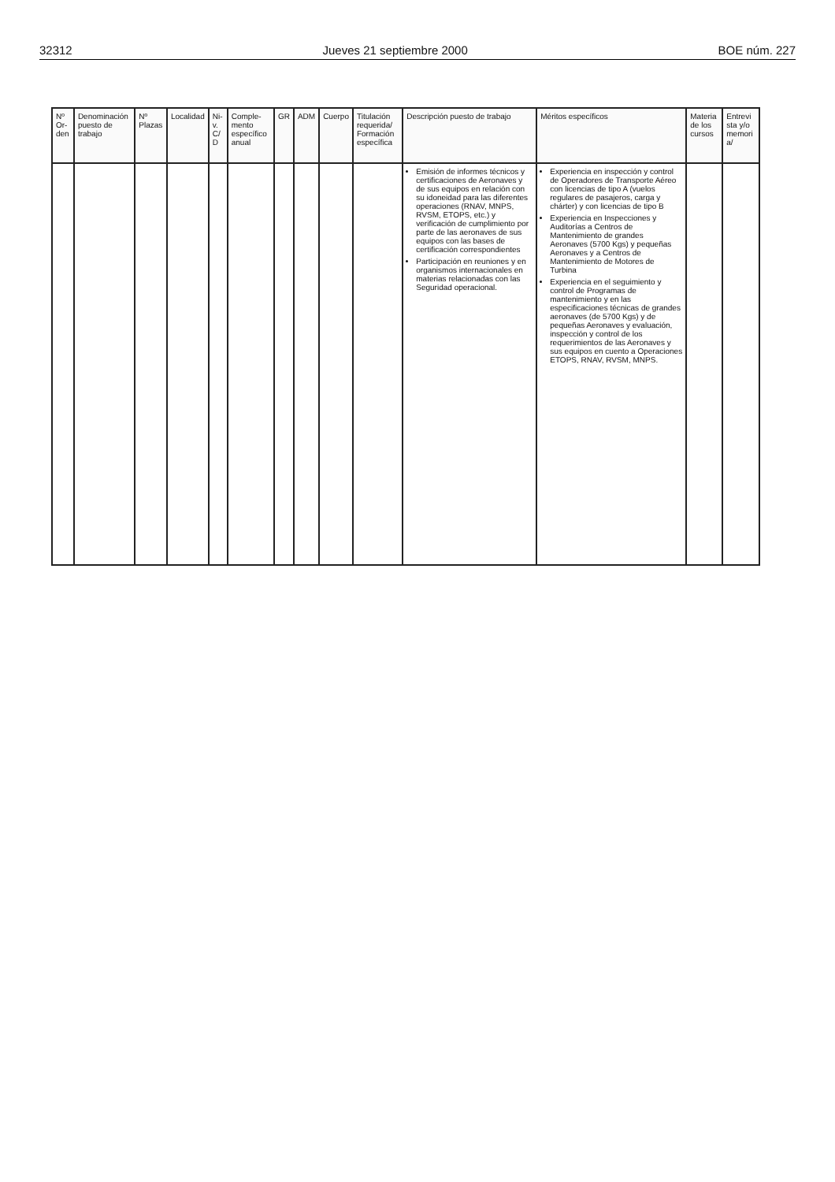32312 Jueves 21 septiembre 2000 BOE núm. 227
| Nº Or-den | Denominación puesto de trabajo | Nº Plazas | Localidad | Ni-v. C/ D | Comple-mento específico anual | GR | ADM | Cuerpo | Titulación requerida/ Formación específica | Descripción puesto de trabajo | Méritos específicos | Materia de los cursos | Entrevi sta y/o memori a/ |
| --- | --- | --- | --- | --- | --- | --- | --- | --- | --- | --- | --- | --- | --- |
| | | | | | | | | | | Emisión de informes técnicos y certificaciones de Aeronaves y de sus equipos en relación con su idoneidad para las diferentes operaciones (RNAV, MNPS, RVSM, ETOPS, etc.) y verificación de cumplimiento por parte de las aeronaves de sus equipos con las bases de certificación correspondientes Participación en reuniones y en organismos internacionales en materias relacionadas con las Seguridad operacional. | Experiencia en inspección y control de Operadores de Transporte Aéreo con licencias de tipo A (vuelos regulares de pasajeros, carga y chárter) y con licencias de tipo B Experiencia en Inspecciones y Auditorías a Centros de Mantenimiento de grandes Aeronaves (5700 Kgs) y pequeñas Aeronaves y a Centros de Mantenimiento de Motores de Turbina Experiencia en el seguimiento y control de Programas de mantenimiento y en las especificaciones técnicas de grandes aeronaves (de 5700 Kgs) y de pequeñas Aeronaves y evaluación, inspección y control de los requerimientos de las Aeronaves y sus equipos en cuento a Operaciones ETOPS, RNAV, RVSM, MNPS. | | |